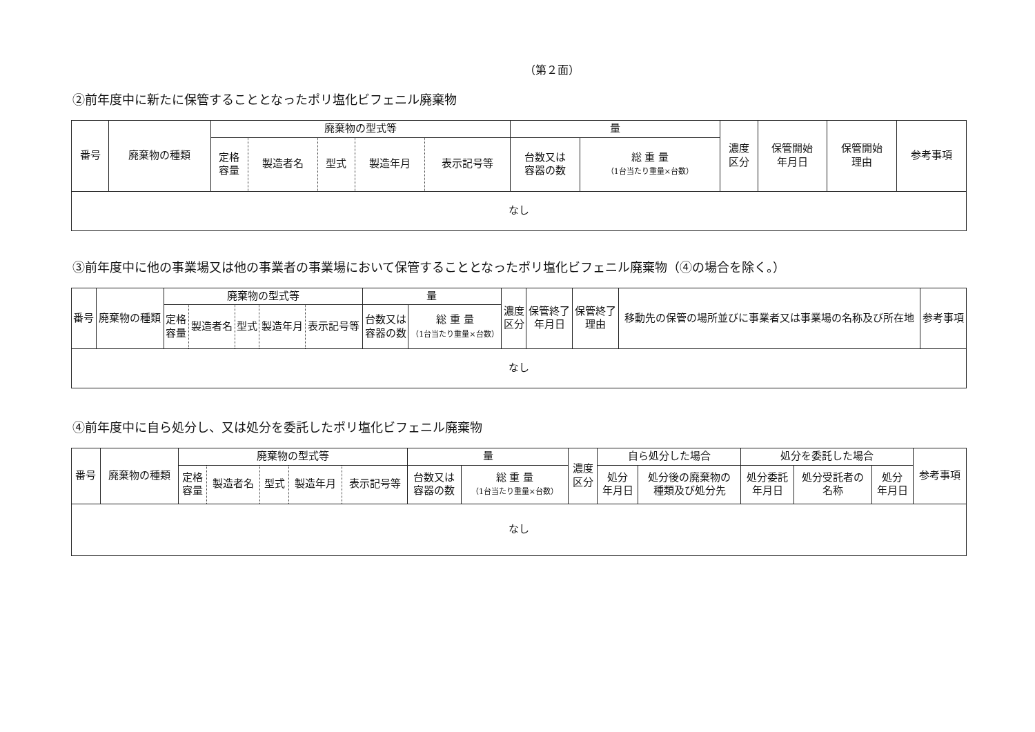（第２面）
②前年度中に新たに保管することとなったポリ塩化ビフェニル廃棄物
| 番号 | 廃棄物の種類 | 廃棄物の型式等 | | | | | 量 | | 濃度 区分 | 保管開始 年月日 | 保管開始 理由 | 参考事項 |
| --- | --- | --- | --- | --- | --- | --- | --- | --- | --- | --- | --- | --- |
| | | 定格 容量 | 製造者名 | 型式 | 製造年月 | 表示記号等 | 台数又は 容器の数 | 総 重 量 （1台当たり重量×台数） | | | | |
| なし | | | | | | | | | | | | |
③前年度中に他の事業場又は他の事業者の事業場において保管することとなったポリ塩化ビフェニル廃棄物（④の場合を除く。）
| 番号 | 廃棄物の種類 | 廃棄物の型式等 | | | | | 量 | | 濃度 区分 | 保管終了 年月日 | 保管終了 理由 | 移動先の保管の場所並びに事業者又は事業場の名称及び所在地 | 参考事項 |
| --- | --- | --- | --- | --- | --- | --- | --- | --- | --- | --- | --- | --- | --- |
| | | 定格 容量 | 製造者名 | 型式 | 製造年月 | 表示記号等 | 台数又は 容器の数 | 総 重 量 （1台当たり重量×台数） | | | | | |
| なし | | | | | | | | | | | | | |
④前年度中に自ら処分し、又は処分を委託したポリ塩化ビフェニル廃棄物
| 番号 | 廃棄物の種類 | 廃棄物の型式等 | | | | | 量 | | 濃度 区分 | 自ら処分した場合 | | 処分を委託した場合 | | | 参考事項 |
| --- | --- | --- | --- | --- | --- | --- | --- | --- | --- | --- | --- | --- | --- | --- | --- |
| | | 定格 容量 | 製造者名 | 型式 | 製造年月 | 表示記号等 | 台数又は 容器の数 | 総 重 量 （1台当たり重量×台数） | | 処分 年月日 | 処分後の廃棄物の 種類及び処分先 | 処分委託 年月日 | 処分受託者の 名称 | 処分 年月日 | |
| なし | | | | | | | | | | | | | | | |